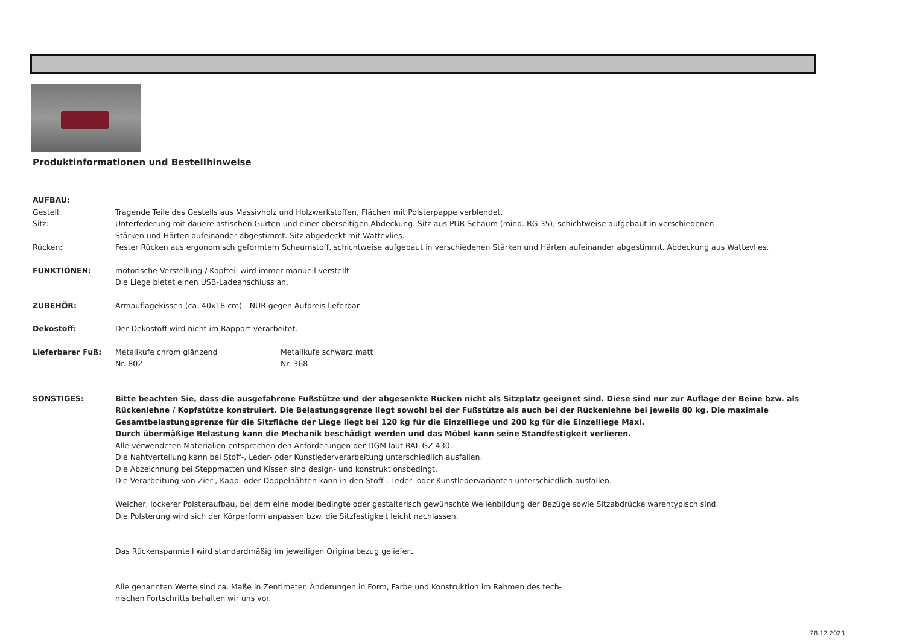Produktinformationen und Bestellhinweise
AUFBAU:
Gestell: Tragende Teile des Gestells aus Massivholz und Holzwerkstoffen, Flächen mit Polsterpappe verblendet.
Sitz: Unterfederung mit dauerelastischen Gurten und einer oberseitigen Abdeckung. Sitz aus PUR-Schaum (mind. RG 35), schichtweise aufgebaut in verschiedenen
Stärken und Härten aufeinander abgestimmt. Sitz abgedeckt mit Wattevlies.
Rücken: Fester Rücken aus ergonomisch geformtem Schaumstoff, schichtweise aufgebaut in verschiedenen Stärken und Härten aufeinander abgestimmt. Abdeckung aus Wattevlies.
FUNKTIONEN: motorische Verstellung / Kopfteil wird immer manuell verstellt
Die Liege bietet einen USB-Ladeanschluss an.
ZUBEHÖR: Armauflagekissen (ca. 40x18 cm) - NUR gegen Aufpreis lieferbar
Dekostoff: Der Dekostoff wird nicht im Rapport verarbeitet.
Lieferbarer Fuß: Metallkufe chrom glänzend
Nr. 802
Metallkufe schwarz matt
Nr. 368
SONSTIGES: Bitte beachten Sie, dass die ausgefahrene Fußstütze und der abgesenkte Rücken nicht als Sitzplatz geeignet sind. Diese sind nur zur Auflage der Beine bzw. als
Rückenlehne / Kopfstütze konstruiert. Die Belastungsgrenze liegt sowohl bei der Fußstütze als auch bei der Rückenlehne bei jeweils 80 kg. Die maximale
Gesamtbelastungsgrenze für die Sitzfläche der Liege liegt bei 120 kg für die Einzelliege und 200 kg für die Einzelliege Maxi.
Durch übermäßige Belastung kann die Mechanik beschädigt werden und das Möbel kann seine Standfestigkeit verlieren.
Alle verwendeten Materialien entsprechen den Anforderungen der DGM laut RAL GZ 430.
Die Nahtverteilung kann bei Stoff-, Leder- oder Kunstlederverarbeitung unterschiedlich ausfallen.
Die Abzeichnung bei Steppmatten und Kissen sind design- und konstruktionsbedingt.
Die Verarbeitung von Zier-, Kapp- oder Doppelnähten kann in den Stoff-, Leder- oder Kunstledervarianten unterschiedlich ausfallen.
Weicher, lockerer Polsteraufbau, bei dem eine modellbedingte oder gestalterisch gewünschte Wellenbildung der Bezüge sowie Sitzabdrücke warentypisch sind.
Die Polsterung wird sich der Körperform anpassen bzw. die Sitzfestigkeit leicht nachlassen.
Das Rückenspannteil wird standardmäßig im jeweiligen Originalbezug geliefert.
Alle genannten Werte sind ca. Maße in Zentimeter. Änderungen in Form, Farbe und Konstruktion im Rahmen des tech-
nischen Fortschritts behalten wir uns vor.
28.12.2023